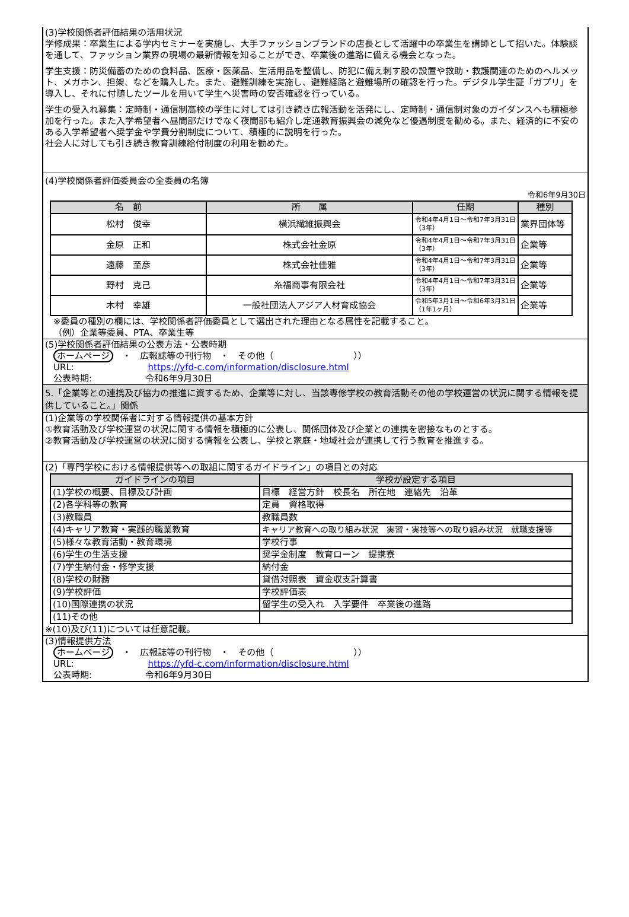(3)学校関係者評価結果の活用状況
学修成果：卒業生による学内セミナーを実施し、大手ファッションブランドの店長として活躍中の卒業生を講師として招いた。体験談を通して、ファッション業界の現場の最新情報を知ることができ、卒業後の進路に備える機会となった。
学生支援：防災備蓄のための食料品、医療・医薬品、生活用品を整備し、防犯に備え刺す股の設置や救助・救護関連のためのヘルメット、メガホン、担架、などを購入した。また、避難訓練を実施し、避難経路と避難場所の確認を行った。デジタル学生証「ガプリ」を導入し、それに付随したツールを用いて学生へ災害時の安否確認を行っている。
学生の受入れ募集：定時制・通信制高校の学生に対しては引き続き広報活動を活発にし、定時制・通信制対象のガイダンスへも積極参加を行った。また入学希望者へ昼間部だけでなく夜間部も紹介し定通教育振興会の減免など優遇制度を勧める。また、経済的に不安のある入学希望者へ奨学金や学費分割制度について、積極的に説明を行った。
社会人に対しても引き続き教育訓練給付制度の利用を勧めた。
(4)学校関係者評価委員会の全委員の名簿
令和6年9月30日
| 名 前 | 所 属 | 任期 | 種別 |
| --- | --- | --- | --- |
| 松村 俊幸 | 横浜繊維振興会 | 令和4年4月1日～令和7年3月31日（3年） | 業界団体等 |
| 金原 正和 | 株式会社金原 | 令和4年4月1日～令和7年3月31日（3年） | 企業等 |
| 遠藤 至彦 | 株式会社佳雅 | 令和4年4月1日～令和7年3月31日（3年） | 企業等 |
| 野村 克己 | 糸福商事有限会社 | 令和4年4月1日～令和7年3月31日（3年） | 企業等 |
| 木村 幸雄 | 一般社団法人アジア人材育成協会 | 令和5年3月1日～令和6年3月31日（1年1ヶ月） | 企業等 |
※委員の種別の欄には、学校関係者評価委員として選出された理由となる属性を記載すること。
（例）企業等委員、PTA、卒業生等
(5)学校関係者評価結果の公表方法・公表時期
ホームページ　・　広報誌等の刊行物　・　その他（　　　　　　　　　））
URL:　　　　　　　　 https://yfd-c.com/information/disclosure.html
公表時期:　　　　　　令和6年9月30日
5.「企業等との連携及び協力の推進に資するため、企業等に対し、当該専修学校の教育活動その他の学校運営の状況に関する情報を提供していること。」関係
(1)企業等の学校関係者に対する情報提供の基本方針
①教育活動及び学校運営の状況に関する情報を積極的に公表し、関係団体及び企業との連携を密接なものとする。
②教育活動及び学校運営の状況に関する情報を公表し、学校と家庭・地域社会が連携して行う教育を推進する。
(2)「専門学校における情報提供等への取組に関するガイドライン」の項目との対応
| ガイドラインの項目 | 学校が設定する項目 |
| --- | --- |
| (1)学校の概要、目標及び計画 | 目標 経営方針 校長名 所在地 連絡先 沿革 |
| (2)各学科等の教育 | 定員 資格取得 |
| (3)教職員 | 教職員数 |
| (4)キャリア教育・実践的職業教育 | キャリア教育への取り組み状況 実習・実技等への取り組み状況 就職支援等 |
| (5)様々な教育活動・教育環境 | 学校行事 |
| (6)学生の生活支援 | 奨学金制度 教育ローン 提携寮 |
| (7)学生納付金・修学支援 | 納付金 |
| (8)学校の財務 | 貸借対照表 資金収支計算書 |
| (9)学校評価 | 学校評価表 |
| (10)国際連携の状況 | 留学生の受入れ 入学要件 卒業後の進路 |
| (11)その他 | |
※(10)及び(11)については任意記載。
(3)情報提供方法
ホームページ　・　広報誌等の刊行物　・　その他（　　　　　　　　　））
URL:　　　　　　　　 https://yfd-c.com/information/disclosure.html
公表時期:　　　　　　令和6年9月30日